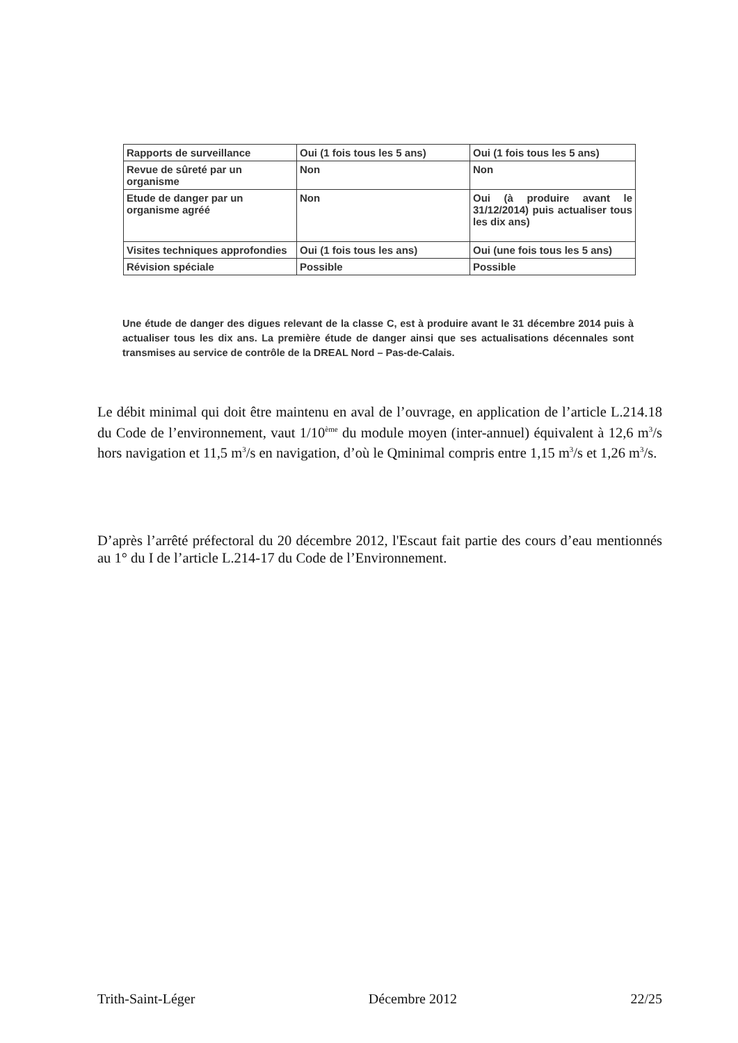| Rapports de surveillance | Oui (1 fois tous les 5 ans) | Oui (1 fois tous les 5 ans) |
| Revue de sûreté par un organisme | Non | Non |
| Etude de danger par un organisme agréé | Non | Oui (à produire avant le 31/12/2014) puis actualiser tous les dix ans) |
| Visites techniques approfondies | Oui (1 fois tous les ans) | Oui (une fois tous les 5 ans) |
| Révision spéciale | Possible | Possible |
Une étude de danger des digues relevant de la classe C, est à produire avant le 31 décembre 2014 puis à actualiser tous les dix ans. La première étude de danger ainsi que ses actualisations décennales sont transmises au service de contrôle de la DREAL Nord – Pas-de-Calais.
Le débit minimal qui doit être maintenu en aval de l’ouvrage, en application de l’article L.214.18 du Code de l’environnement, vaut 1/10<sup>ème</sup> du module moyen (inter-annuel) équivalent à 12,6 m<sup>3</sup>/s hors navigation et 11,5 m<sup>3</sup>/s en navigation, d’où le Qminimal compris entre 1,15 m<sup>3</sup>/s et 1,26 m<sup>3</sup>/s.
D’après l’arrêté préfectoral du 20 décembre 2012, l'Escaut fait partie des cours d’eau mentionnés au 1° du I de l’article L.214-17 du Code de l’Environnement.
Trith-Saint-Léger Décembre 2012 22/25